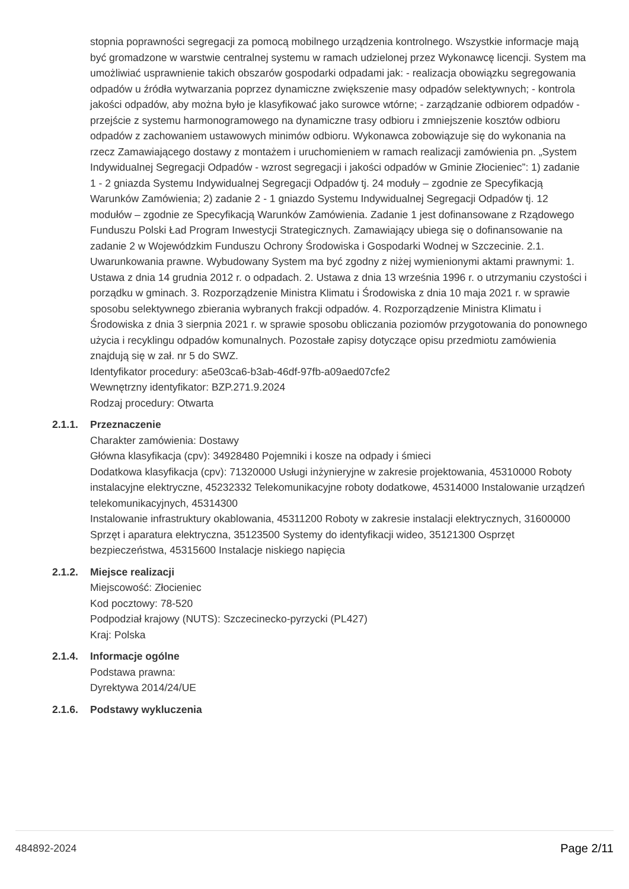stopnia poprawności segregacji za pomocą mobilnego urządzenia kontrolnego. Wszystkie informacje mają być gromadzone w warstwie centralnej systemu w ramach udzielonej przez Wykonawcę licencji. System ma umożliwiać usprawnienie takich obszarów gospodarki odpadami jak: - realizacja obowiązku segregowania odpadów u źródła wytwarzania poprzez dynamiczne zwiększenie masy odpadów selektywnych; - kontrola jakości odpadów, aby można było je klasyfikować jako surowce wtórne; - zarządzanie odbiorem odpadów - przejście z systemu harmonogramowego na dynamiczne trasy odbioru i zmniejszenie kosztów odbioru odpadów z zachowaniem ustawowych minimów odbioru. Wykonawca zobowiązuje się do wykonania na rzecz Zamawiającego dostawy z montażem i uruchomieniem w ramach realizacji zamówienia pn. „System Indywidualnej Segregacji Odpadów - wzrost segregacji i jakości odpadów w Gminie Złocieniec”: 1) zadanie 1 - 2 gniazda Systemu Indywidualnej Segregacji Odpadów tj. 24 moduły – zgodnie ze Specyfikacją Warunków Zamówienia; 2) zadanie 2 - 1 gniazdo Systemu Indywidualnej Segregacji Odpadów tj. 12 modułów – zgodnie ze Specyfikacją Warunków Zamówienia. Zadanie 1 jest dofinansowane z Rządowego Funduszu Polski Ład Program Inwestycji Strategicznych. Zamawiający ubiega się o dofinansowanie na zadanie 2 w Wojewódzkim Funduszu Ochrony Środowiska i Gospodarki Wodnej w Szczecinie. 2.1. Uwarunkowania prawne. Wybudowany System ma być zgodny z niżej wymienionymi aktami prawnymi: 1. Ustawa z dnia 14 grudnia 2012 r. o odpadach. 2. Ustawa z dnia 13 września 1996 r. o utrzymaniu czystości i porządku w gminach. 3. Rozporządzenie Ministra Klimatu i Środowiska z dnia 10 maja 2021 r. w sprawie sposobu selektywnego zbierania wybranych frakcji odpadów. 4. Rozporządzenie Ministra Klimatu i Środowiska z dnia 3 sierpnia 2021 r. w sprawie sposobu obliczania poziomów przygotowania do ponownego użycia i recyklingu odpadów komunalnych. Pozostałe zapisy dotyczące opisu przedmiotu zamówienia znajdują się w zał. nr 5 do SWZ.
Identyfikator procedury: a5e03ca6-b3ab-46df-97fb-a09aed07cfe2
Wewnętrzny identyfikator: BZP.271.9.2024
Rodzaj procedury: Otwarta
2.1.1. Przeznaczenie
Charakter zamówienia: Dostawy
Główna klasyfikacja (cpv): 34928480 Pojemniki i kosze na odpady i śmieci
Dodatkowa klasyfikacja (cpv): 71320000 Usługi inżynieryjne w zakresie projektowania, 45310000 Roboty instalacyjne elektryczne, 45232332 Telekomunikacyjne roboty dodatkowe, 45314000 Instalowanie urządzeń telekomunikacyjnych, 45314300
Instalowanie infrastruktury okablowania, 45311200 Roboty w zakresie instalacji elektrycznych, 31600000 Sprzęt i aparatura elektryczna, 35123500 Systemy do identyfikacji wideo, 35121300 Osprzęt bezpieczeństwa, 45315600 Instalacje niskiego napięcia
2.1.2. Miejsce realizacji
Miejscowość: Złocieniec
Kod pocztowy: 78-520
Podpodział krajowy (NUTS): Szczecinecko-pyrzycki (PL427)
Kraj: Polska
2.1.4. Informacje ogólne
Podstawa prawna:
Dyrektywa 2014/24/UE
2.1.6. Podstawy wykluczenia
484892-2024 Page 2/11